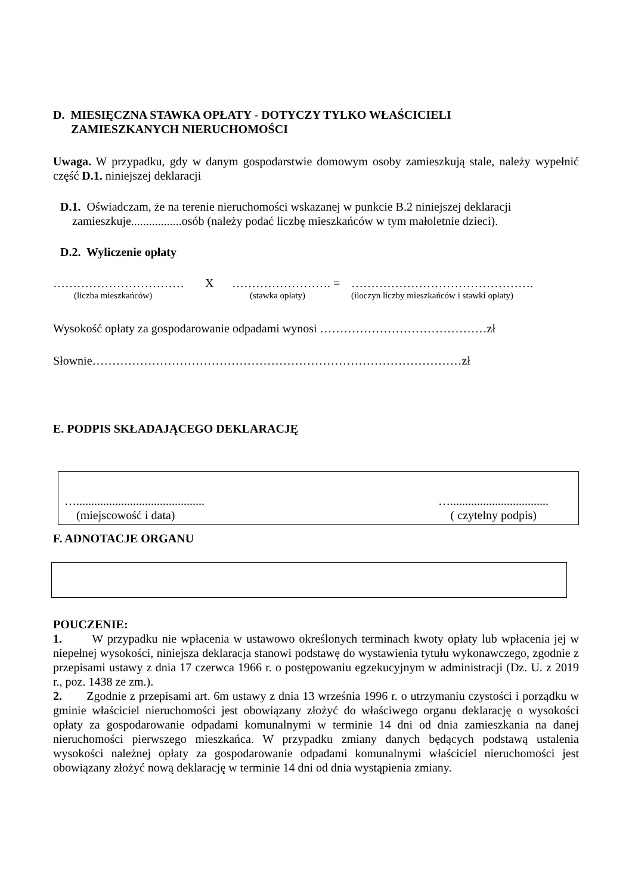D. MIESIĘCZNA STAWKA OPŁATY - DOTYCZY TYLKO WŁAŚCICIELI
ZAMIESZKANYCH NIERUCHOMOŚCI
Uwaga. W przypadku, gdy w danym gospodarstwie domowym osoby zamieszkują stale, należy wypełnić część D.1. niniejszej deklaracji
D.1. Oświadczam, że na terenie nieruchomości wskazanej w punkcie B.2 niniejszej deklaracji
zamieszkuje.................osób (należy podać liczbę mieszkańców w tym małoletnie dzieci).
D.2. Wyliczenie opłaty
…………………………… X ……………………. = ……………………………………….
(liczba mieszkańców) (stawka opłaty) (iloczyn liczby mieszkańców i stawki opłaty)
Wysokość opłaty za gospodarowanie odpadami wynosi ……………………………………zł
Słownie…………………………………………………………………………………zł
E. PODPIS SKŁADAJĄCEGO DEKLARACJĘ
…........................................... ….................................
(miejscowość i data) ( czytelny podpis)
F. ADNOTACJE ORGANU
POUCZENIE:
1. W przypadku nie wpłacenia w ustawowo określonych terminach kwoty opłaty lub wpłacenia jej w niepełnej wysokości, niniejsza deklaracja stanowi podstawę do wystawienia tytułu wykonawczego, zgodnie z przepisami ustawy z dnia 17 czerwca 1966 r. o postępowaniu egzekucyjnym w administracji (Dz. U. z 2019 r., poz. 1438 ze zm.).
2. Zgodnie z przepisami art. 6m ustawy z dnia 13 września 1996 r. o utrzymaniu czystości i porządku w gminie właściciel nieruchomości jest obowiązany złożyć do właściwego organu deklarację o wysokości opłaty za gospodarowanie odpadami komunalnymi w terminie 14 dni od dnia zamieszkania na danej nieruchomości pierwszego mieszkańca. W przypadku zmiany danych będących podstawą ustalenia wysokości należnej opłaty za gospodarowanie odpadami komunalnymi właściciel nieruchomości jest obowiązany złożyć nową deklarację w terminie 14 dni od dnia wystąpienia zmiany.